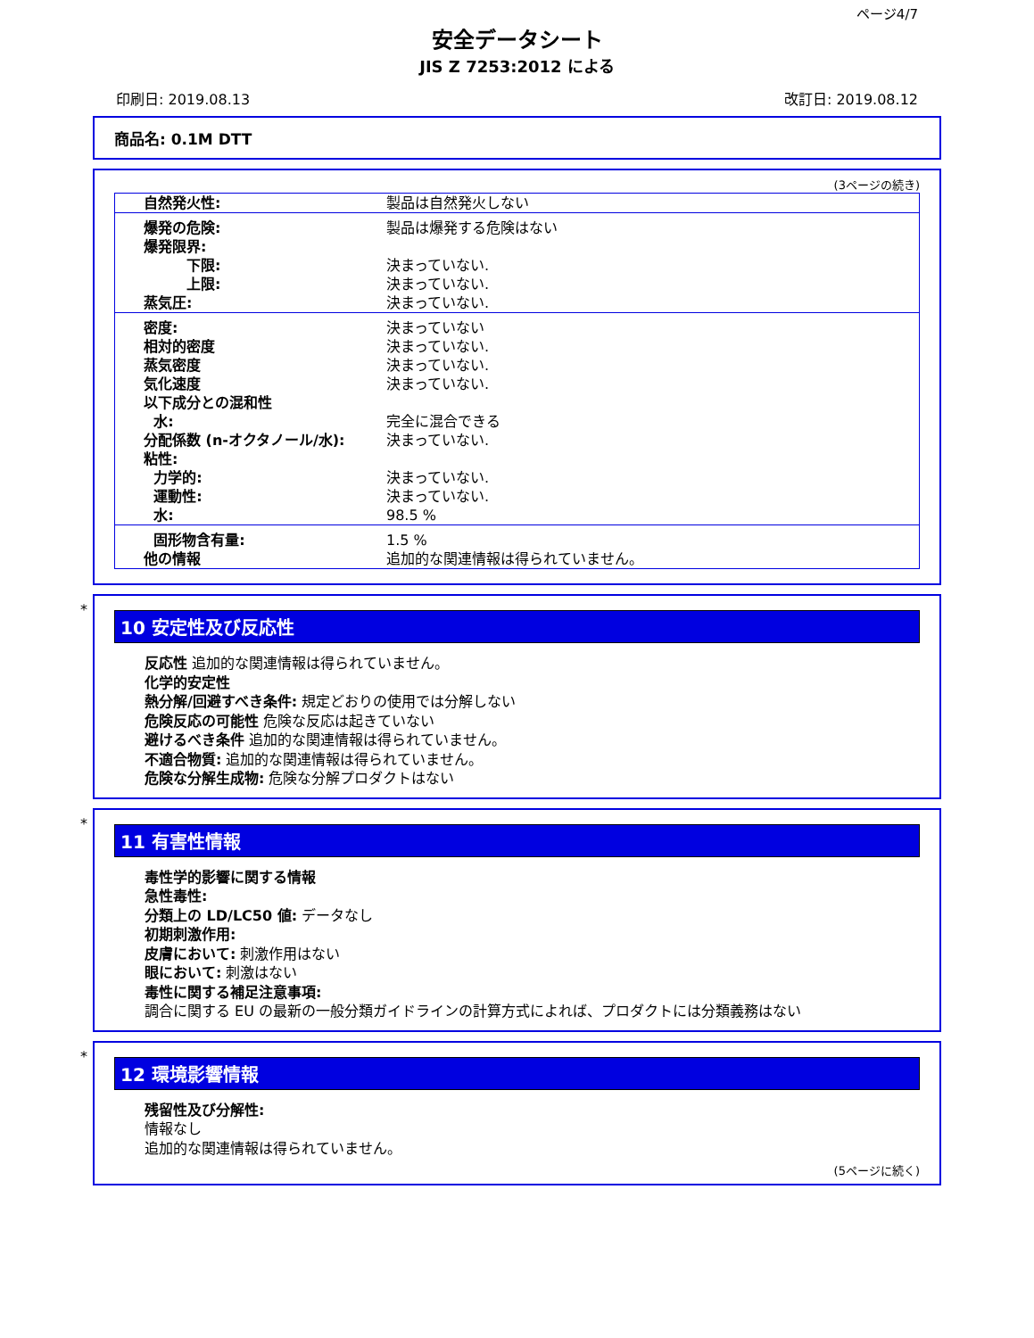ページ4/7
安全データシート
JIS Z 7253:2012 による
印刷日: 2019.08.13 改訂日: 2019.08.12
商品名: 0.1M DTT
(3ページの続き)
| 自然発火性: | 製品は自然発火しない |
| 爆発の危険: 爆発限界: 下限: 上限: 蒸気圧: | 製品は爆発する危険はない 決まっていない. 決まっていない. 決まっていない. |
| 密度: 相対的密度 蒸気密度 気化速度 以下成分との混和性 水: 分配係数 (n-オクタノール/水): 粘性: 力学的: 運動性: 水: | 決まっていない 決まっていない. 決まっていない. 決まっていない. 完全に混合できる 決まっていない. 決まっていない. 決まっていない. 98.5 % |
| 固形物含有量: 他の情報 | 1.5 % 追加的な関連情報は得られていません。 |
*
10 安定性及び反応性
反応性 追加的な関連情報は得られていません。
化学的安定性
熱分解/回避すべき条件: 規定どおりの使用では分解しない
危険反応の可能性 危険な反応は起きていない
避けるべき条件 追加的な関連情報は得られていません。
不適合物質: 追加的な関連情報は得られていません。
危険な分解生成物: 危険な分解プロダクトはない
*
11 有害性情報
毒性学的影響に関する情報
急性毒性:
分類上の LD/LC50 値: データなし
初期刺激作用:
皮膚において: 刺激作用はない
眼において: 刺激はない
毒性に関する補足注意事項:
調合に関する EU の最新の一般分類ガイドラインの計算方式によれば、プロダクトには分類義務はない
*
12 環境影響情報
残留性及び分解性:
情報なし
追加的な関連情報は得られていません。
(5ページに続く)